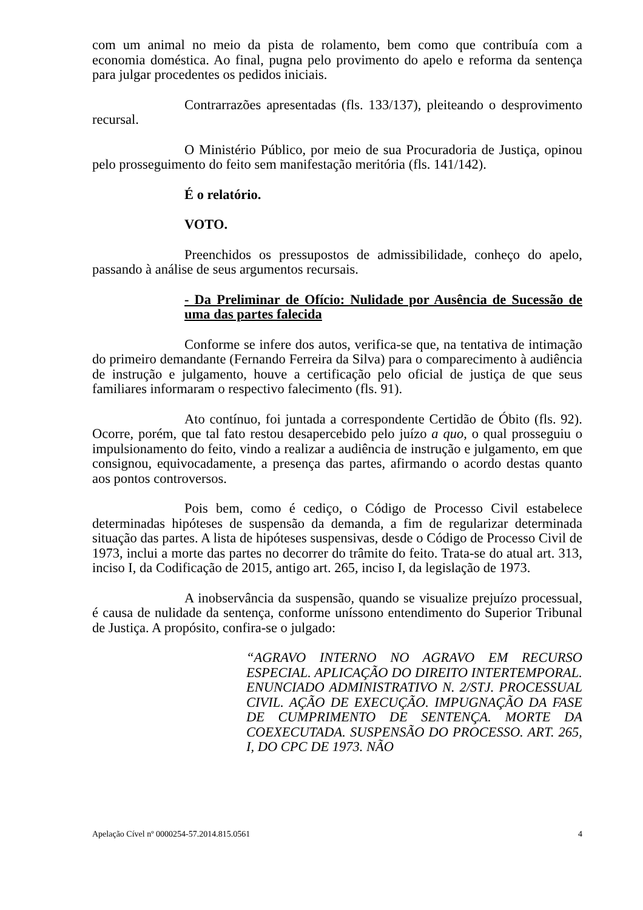com um animal no meio da pista de rolamento, bem como que contribuía com a economia doméstica. Ao final, pugna pelo provimento do apelo e reforma da sentença para julgar procedentes os pedidos iniciais.
Contrarrazões apresentadas (fls. 133/137), pleiteando o desprovimento recursal.
O Ministério Público, por meio de sua Procuradoria de Justiça, opinou pelo prosseguimento do feito sem manifestação meritória (fls. 141/142).
É o relatório.
VOTO.
Preenchidos os pressupostos de admissibilidade, conheço do apelo, passando à análise de seus argumentos recursais.
- Da Preliminar de Ofício: Nulidade por Ausência de Sucessão de uma das partes falecida
Conforme se infere dos autos, verifica-se que, na tentativa de intimação do primeiro demandante (Fernando Ferreira da Silva) para o comparecimento à audiência de instrução e julgamento, houve a certificação pelo oficial de justiça de que seus familiares informaram o respectivo falecimento (fls. 91).
Ato contínuo, foi juntada a correspondente Certidão de Óbito (fls. 92). Ocorre, porém, que tal fato restou desapercebido pelo juízo a quo, o qual prosseguiu o impulsionamento do feito, vindo a realizar a audiência de instrução e julgamento, em que consignou, equivocadamente, a presença das partes, afirmando o acordo destas quanto aos pontos controversos.
Pois bem, como é cediço, o Código de Processo Civil estabelece determinadas hipóteses de suspensão da demanda, a fim de regularizar determinada situação das partes. A lista de hipóteses suspensivas, desde o Código de Processo Civil de 1973, inclui a morte das partes no decorrer do trâmite do feito. Trata-se do atual art. 313, inciso I, da Codificação de 2015, antigo art. 265, inciso I, da legislação de 1973.
A inobservância da suspensão, quando se visualize prejuízo processual, é causa de nulidade da sentença, conforme uníssono entendimento do Superior Tribunal de Justiça. A propósito, confira-se o julgado:
“AGRAVO INTERNO NO AGRAVO EM RECURSO ESPECIAL. APLICAÇÃO DO DIREITO INTERTEMPORAL. ENUNCIADO ADMINISTRATIVO N. 2/STJ. PROCESSUAL CIVIL. AÇÃO DE EXECUÇÃO. IMPUGNAÇÃO DA FASE DE CUMPRIMENTO DE SENTENÇA. MORTE DA COEXECUTADA. SUSPENSÃO DO PROCESSO. ART. 265, I, DO CPC DE 1973. NÃO
Apelação Cível nº 0000254-57.2014.815.0561 4